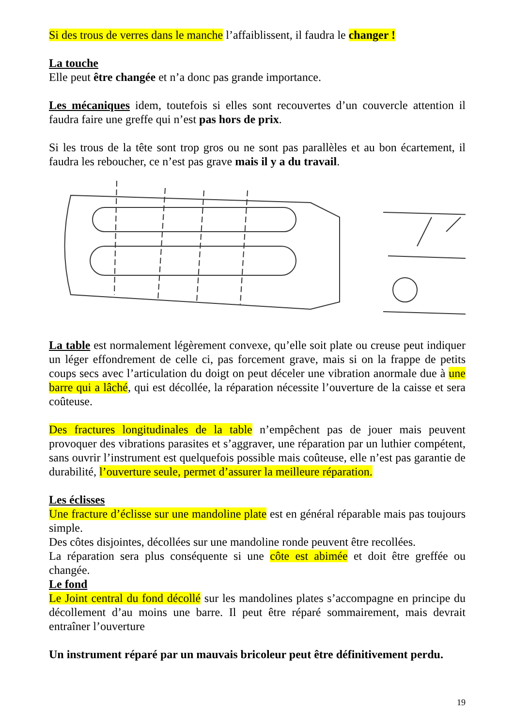Si des trous de verres dans le manche l’affaiblissent, il faudra le changer !
La touche
Elle peut être changée et n’a donc pas grande importance.
Les mécaniques idem, toutefois si elles sont recouvertes d’un couvercle attention il faudra faire une greffe qui n’est pas hors de prix.
Si les trous de la tête sont trop gros ou ne sont pas parallèles et au bon écartement, il faudra les reboucher, ce n’est pas grave mais il y a du travail.
La table est normalement légèrement convexe, qu’elle soit plate ou creuse peut indiquer un léger effondrement de celle ci, pas forcement grave, mais si on la frappe de petits coups secs avec l’articulation du doigt on peut déceler une vibration anormale due à une barre qui a lâché, qui est décollée, la réparation nécessite l’ouverture de la caisse et sera coûteuse.
Des fractures longitudinales de la table n’empêchent pas de jouer mais peuvent provoquer des vibrations parasites et s’aggraver, une réparation par un luthier compétent, sans ouvrir l’instrument est quelquefois possible mais coûteuse, elle n’est pas garantie de durabilité, l’ouverture seule, permet d’assurer la meilleure réparation.
Les éclisses
Une fracture d’éclisse sur une mandoline plate est en général réparable mais pas toujours simple.
Des côtes disjointes, décollées sur une mandoline ronde peuvent être recollées.
La réparation sera plus conséquente si une côte est abimée et doit être greffée ou changée.
Le fond
Le Joint central du fond décollé sur les mandolines plates s’accompagne en principe du décollement d’au moins une barre. Il peut être réparé sommairement, mais devrait entraîner l’ouverture
Un instrument réparé par un mauvais bricoleur peut être définitivement perdu.
19